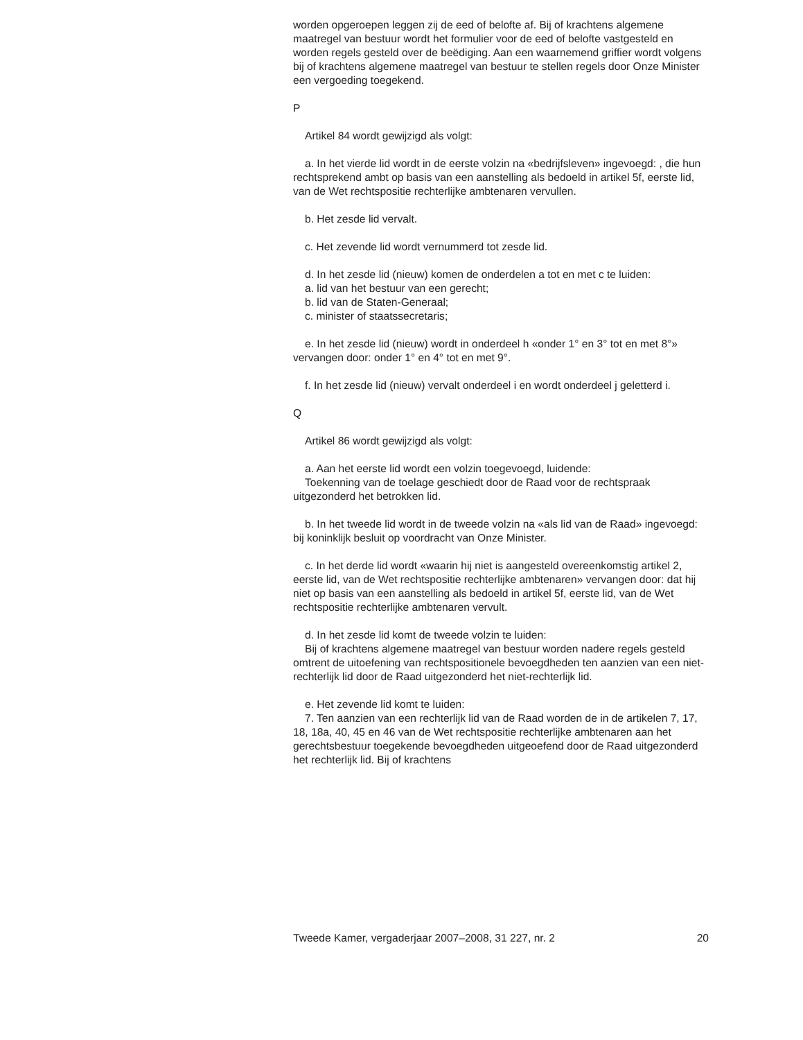worden opgeroepen leggen zij de eed of belofte af. Bij of krachtens algemene maatregel van bestuur wordt het formulier voor de eed of belofte vastgesteld en worden regels gesteld over de beëdiging. Aan een waarnemend griffier wordt volgens bij of krachtens algemene maatregel van bestuur te stellen regels door Onze Minister een vergoeding toegekend.
P
Artikel 84 wordt gewijzigd als volgt:
a. In het vierde lid wordt in de eerste volzin na «bedrijfsleven» ingevoegd: , die hun rechtsprekend ambt op basis van een aanstelling als bedoeld in artikel 5f, eerste lid, van de Wet rechtspositie rechterlijke ambtenaren vervullen.
b. Het zesde lid vervalt.
c. Het zevende lid wordt vernummerd tot zesde lid.
d. In het zesde lid (nieuw) komen de onderdelen a tot en met c te luiden:
a. lid van het bestuur van een gerecht;
b. lid van de Staten-Generaal;
c. minister of staatssecretaris;
e. In het zesde lid (nieuw) wordt in onderdeel h «onder 1° en 3° tot en met 8°» vervangen door: onder 1° en 4° tot en met 9°.
f. In het zesde lid (nieuw) vervalt onderdeel i en wordt onderdeel j geletterd i.
Q
Artikel 86 wordt gewijzigd als volgt:
a. Aan het eerste lid wordt een volzin toegevoegd, luidende:
Toekenning van de toelage geschiedt door de Raad voor de rechtspraak uitgezonderd het betrokken lid.
b. In het tweede lid wordt in de tweede volzin na «als lid van de Raad» ingevoegd: bij koninklijk besluit op voordracht van Onze Minister.
c. In het derde lid wordt «waarin hij niet is aangesteld overeenkomstig artikel 2, eerste lid, van de Wet rechtspositie rechterlijke ambtenaren» vervangen door: dat hij niet op basis van een aanstelling als bedoeld in artikel 5f, eerste lid, van de Wet rechtspositie rechterlijke ambtenaren vervult.
d. In het zesde lid komt de tweede volzin te luiden:
Bij of krachtens algemene maatregel van bestuur worden nadere regels gesteld omtrent de uitoefening van rechtspositionele bevoegdheden ten aanzien van een niet-rechterlijk lid door de Raad uitgezonderd het niet-rechterlijk lid.
e. Het zevende lid komt te luiden:
7. Ten aanzien van een rechterlijk lid van de Raad worden de in de artikelen 7, 17, 18, 18a, 40, 45 en 46 van de Wet rechtspositie rechterlijke ambtenaren aan het gerechtsbestuur toegekende bevoegdheden uitgeoefend door de Raad uitgezonderd het rechterlijk lid. Bij of krachtens
Tweede Kamer, vergaderjaar 2007–2008, 31 227, nr. 2 20